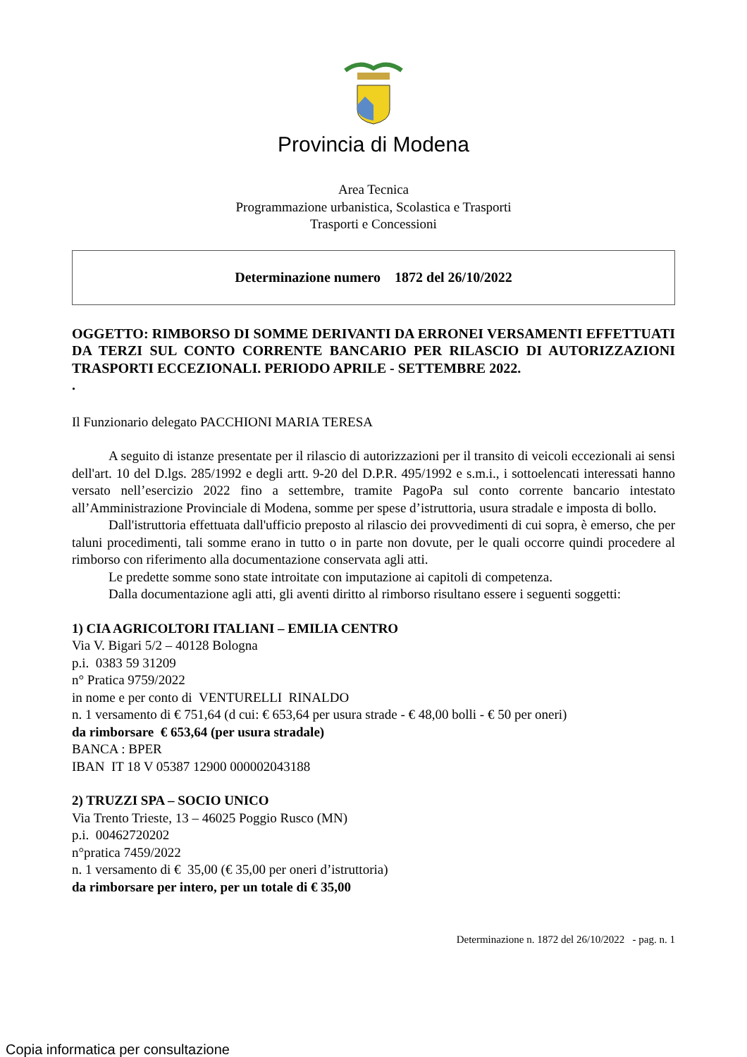Provincia di Modena
Area Tecnica
Programmazione urbanistica, Scolastica e Trasporti
Trasporti e Concessioni
Determinazione numero 1872 del 26/10/2022
OGGETTO: RIMBORSO DI SOMME DERIVANTI DA ERRONEI VERSAMENTI EFFETTUATI DA TERZI SUL CONTO CORRENTE BANCARIO PER RILASCIO DI AUTORIZZAZIONI TRASPORTI ECCEZIONALI. PERIODO APRILE - SETTEMBRE 2022.
.
Il Funzionario delegato PACCHIONI MARIA TERESA
A seguito di istanze presentate per il rilascio di autorizzazioni per il transito di veicoli eccezionali ai sensi dell'art. 10 del D.lgs. 285/1992 e degli artt. 9-20 del D.P.R. 495/1992 e s.m.i., i sottoelencati interessati hanno versato nell’esercizio 2022 fino a settembre, tramite PagoPa sul conto corrente bancario intestato all’Amministrazione Provinciale di Modena, somme per spese d’istruttoria, usura stradale e imposta di bollo.
Dall'istruttoria effettuata dall'ufficio preposto al rilascio dei provvedimenti di cui sopra, è emerso, che per taluni procedimenti, tali somme erano in tutto o in parte non dovute, per le quali occorre quindi procedere al rimborso con riferimento alla documentazione conservata agli atti.
Le predette somme sono state introitate con imputazione ai capitoli di competenza.
Dalla documentazione agli atti, gli aventi diritto al rimborso risultano essere i seguenti soggetti:
1) CIA AGRICOLTORI ITALIANI – EMILIA CENTRO
Via V. Bigari 5/2 – 40128 Bologna
p.i. 0383 59 31209
n° Pratica 9759/2022
in nome e per conto di VENTURELLI RINALDO
n. 1 versamento di € 751,64 (d cui: € 653,64 per usura strade - € 48,00 bolli - € 50 per oneri)
da rimborsare € 653,64 (per usura stradale)
BANCA : BPER
IBAN IT 18 V 05387 12900 000002043188
2) TRUZZI SPA – SOCIO UNICO
Via Trento Trieste, 13 – 46025 Poggio Rusco (MN)
p.i. 00462720202
n°pratica 7459/2022
n. 1 versamento di € 35,00 (€ 35,00 per oneri d’istruttoria)
da rimborsare per intero, per un totale di € 35,00
Determinazione n. 1872 del 26/10/2022 - pag. n. 1
Copia informatica per consultazione